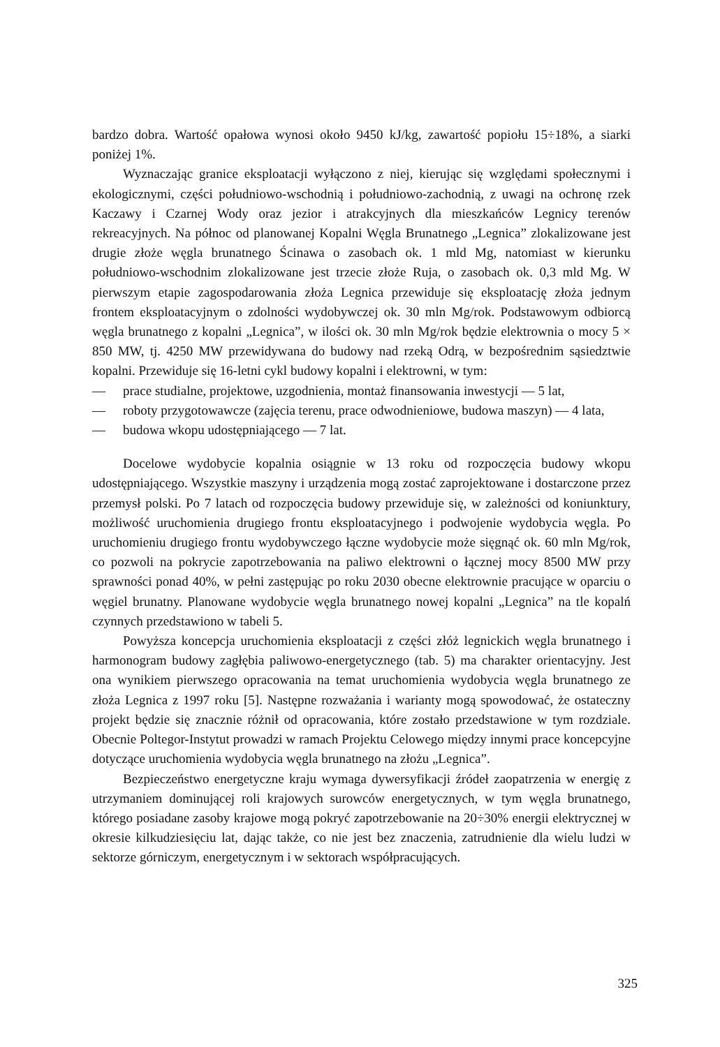bardzo dobra. Wartość opałowa wynosi około 9450 kJ/kg, zawartość popiołu 15÷18%, a siarki poniżej 1%.
Wyznaczając granice eksploatacji wyłączono z niej, kierując się względami społecznymi i ekologicznymi, części południowo-wschodnią i południowo-zachodnią, z uwagi na ochronę rzek Kaczawy i Czarnej Wody oraz jezior i atrakcyjnych dla mieszkańców Legnicy terenów rekreacyjnych. Na północ od planowanej Kopalni Węgla Brunatnego „Legnica” zlokalizowane jest drugie złoże węgla brunatnego Ścinawa o zasobach ok. 1 mld Mg, natomiast w kierunku południowo-wschodnim zlokalizowane jest trzecie złoże Ruja, o zasobach ok. 0,3 mld Mg. W pierwszym etapie zagospodarowania złoża Legnica przewiduje się eksploatację złoża jednym frontem eksploatacyjnym o zdolności wydobywczej ok. 30 mln Mg/rok. Podstawowym odbiorcą węgla brunatnego z kopalni „Legnica”, w ilości ok. 30 mln Mg/rok będzie elektrownia o mocy 5 × 850 MW, tj. 4250 MW przewidywana do budowy nad rzeką Odrą, w bezpośrednim sąsiedztwie kopalni. Przewiduje się 16-letni cykl budowy kopalni i elektrowni, w tym:
— prace studialne, projektowe, uzgodnienia, montaż finansowania inwestycji — 5 lat,
— roboty przygotowawcze (zajęcia terenu, prace odwodnieniowe, budowa maszyn) — 4 lata,
— budowa wkopu udostępniającego — 7 lat.
Docelowe wydobycie kopalnia osiągnie w 13 roku od rozpoczęcia budowy wkopu udostępniającego. Wszystkie maszyny i urządzenia mogą zostać zaprojektowane i dostarczone przez przemysł polski. Po 7 latach od rozpoczęcia budowy przewiduje się, w zależności od koniunktury, możliwość uruchomienia drugiego frontu eksploatacyjnego i podwojenie wydobycia węgla. Po uruchomieniu drugiego frontu wydobywczego łączne wydobycie może sięgnąć ok. 60 mln Mg/rok, co pozwoli na pokrycie zapotrzebowania na paliwo elektrowni o łącznej mocy 8500 MW przy sprawności ponad 40%, w pełni zastępując po roku 2030 obecne elektrownie pracujące w oparciu o węgiel brunatny. Planowane wydobycie węgla brunatnego nowej kopalni „Legnica” na tle kopalń czynnych przedstawiono w tabeli 5.
Powyższa koncepcja uruchomienia eksploatacji z części złóż legnickich węgla brunatnego i harmonogram budowy zagłębia paliwowo-energetycznego (tab. 5) ma charakter orientacyjny. Jest ona wynikiem pierwszego opracowania na temat uruchomienia wydobycia węgla brunatnego ze złoża Legnica z 1997 roku [5]. Następne rozważania i warianty mogą spowodować, że ostateczny projekt będzie się znacznie różnił od opracowania, które zostało przedstawione w tym rozdziale. Obecnie Poltegor-Instytut prowadzi w ramach Projektu Celowego między innymi prace koncepcyjne dotyczące uruchomienia wydobycia węgla brunatnego na złożu „Legnica”.
Bezpieczeństwo energetyczne kraju wymaga dywersyfikacji źródeł zaopatrzenia w energię z utrzymaniem dominującej roli krajowych surowców energetycznych, w tym węgla brunatnego, którego posiadane zasoby krajowe mogą pokryć zapotrzebowanie na 20÷30% energii elektrycznej w okresie kilkudziesięciu lat, dając także, co nie jest bez znaczenia, zatrudnienie dla wielu ludzi w sektorze górniczym, energetycznym i w sektorach współpracujących.
325